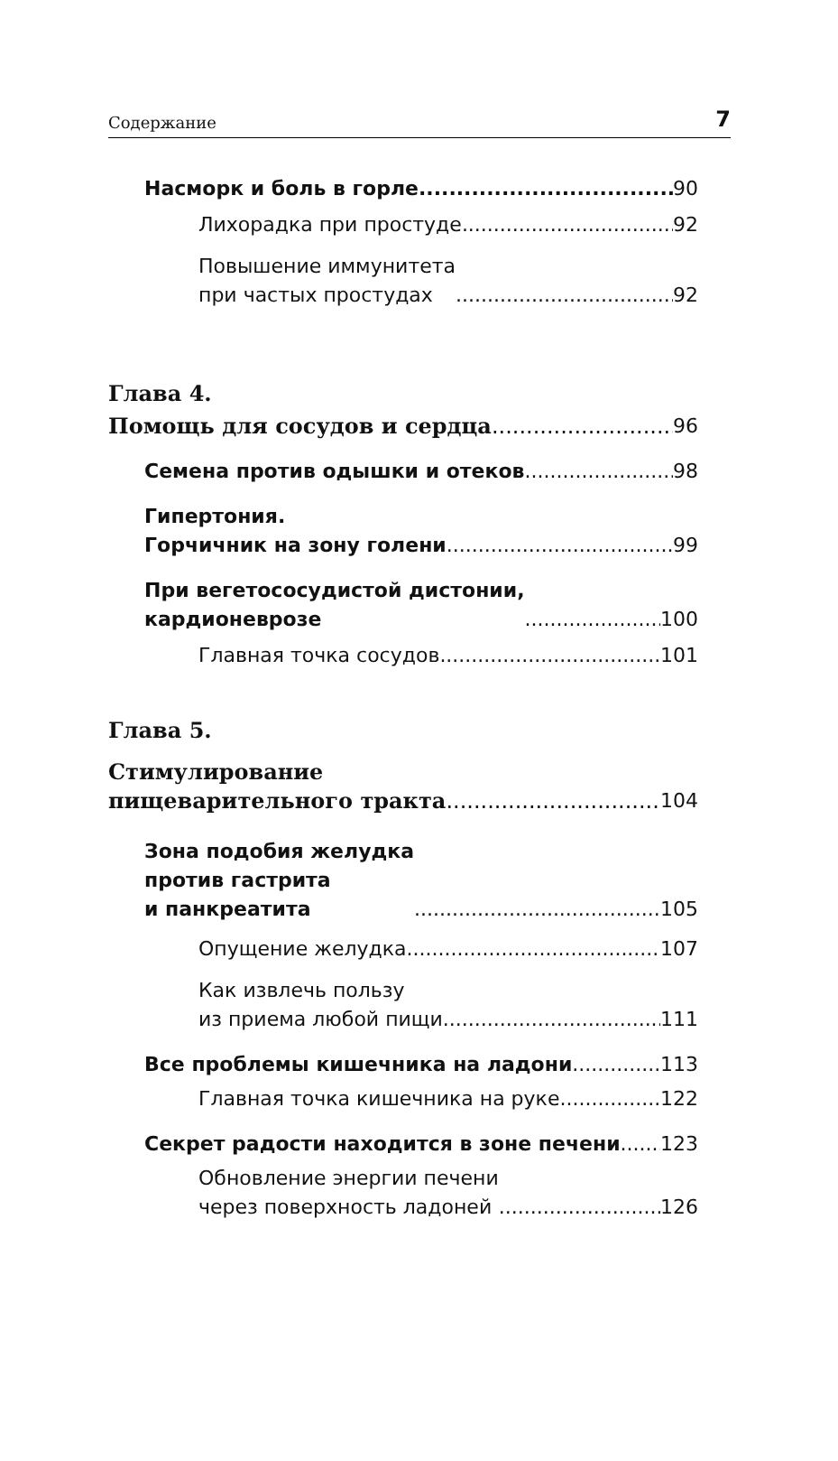Содержание 7
Насморк и боль в горле 90
Лихорадка при простуде 92
Повышение иммунитета
при частых простудах 92
Глава 4.
Помощь для сосудов и сердца 96
Семена против одышки и отеков 98
Гипертония.
Горчичник на зону голени 99
При вегетососудистой дистонии,
кардионеврозе 100
Главная точка сосудов 101
Глава 5.
Стимулирование
пищеварительного тракта 104
Зона подобия желудка
против гастрита
и панкреатита 105
Опущение желудка 107
Как извлечь пользу
из приема любой пищи 111
Все проблемы кишечника на ладони 113
Главная точка кишечника на руке 122
Секрет радости находится в зоне печени 123
Обновление энергии печени
через поверхность ладоней 126